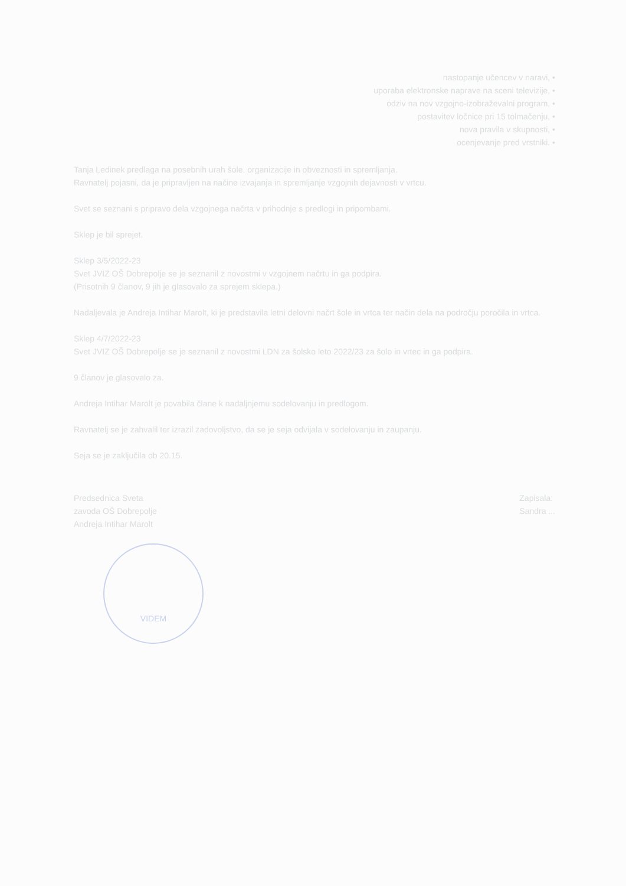nastopanje učencev v naravi, •
uporaba elektronske naprave na sceni televizije, •
odziv na nov vzgojno-izobraževalni program, •
postavitev ločnice pri 15 tolmačenju, •
nova pravila v skupnosti, •
ocenjevanje pred vrstniki. •
Tanja Ledinek predlaga na posebnih urah šole, organizacije in obveznosti in spremljanja.
Ravnatelj pojasni, da je pripravljen na načine izvajanja in spremljanje vzgojnih dejavnosti v vrtcu.
Svet se seznani s pripravo dela vzgojnega načrta v prihodnje s predlogi in pripombami.
Sklep je bil sprejet.
Sklep 3/5/2022-23
Svet JVIZ OŠ Dobrepolje se je seznanil z novostmi v vzgojnem načrtu in ga podpira.
(Prisotnih 9 članov, 9 jih je glasovalo za sprejem sklepa.)
Nadaljevala je Andreja Intihar Marolt, ki je predstavila letni delovni načrt šole in vrtca ter način dela na področju poročila in vrtca.
Sklep 4/7/2022-23
Svet JVIZ OŠ Dobrepolje se je seznanil z novostmi LDN za šolsko leto 2022/23 za šolo in vrtec in ga podpira.
9 članov je glasovalo za.
Andreja Intihar Marolt je povabila člane k nadaljnjemu sodelovanju in predlogom.
Ravnatelj se je zahvalil ter izrazil zadovoljstvo, da se je seja odvijala v sodelovanju in zaupanju.
Seja se je zaključila ob 20.15.
Predsednica Sveta
zavoda OŠ Dobrepolje
Andreja Intihar Marolt
VIDEM
Zapisala:
Sandra ...